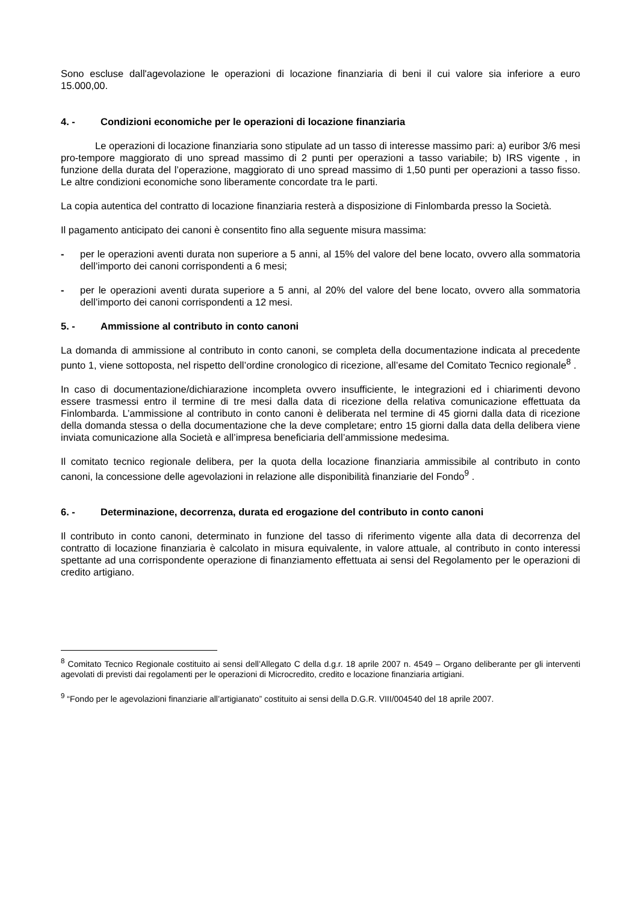Sono escluse dall'agevolazione le operazioni di locazione finanziaria di beni il cui valore sia inferiore a euro 15.000,00.
4. - Condizioni economiche per le operazioni di locazione finanziaria
Le operazioni di locazione finanziaria sono stipulate ad un tasso di interesse massimo pari: a) euribor 3/6 mesi pro-tempore maggiorato di uno spread massimo di 2 punti per operazioni a tasso variabile; b) IRS vigente , in funzione della durata del l’operazione, maggiorato di uno spread massimo di 1,50 punti per operazioni a tasso fisso. Le altre condizioni economiche sono liberamente concordate tra le parti.
La copia autentica del contratto di locazione finanziaria resterà a disposizione di Finlombarda presso la Società.
Il pagamento anticipato dei canoni è consentito fino alla seguente misura massima:
- per le operazioni aventi durata non superiore a 5 anni, al 15% del valore del bene locato, ovvero alla sommatoria dell’importo dei canoni corrispondenti a 6 mesi;
- per le operazioni aventi durata superiore a 5 anni, al 20% del valore del bene locato, ovvero alla sommatoria dell’importo dei canoni corrispondenti a 12 mesi.
5. - Ammissione al contributo in conto canoni
La domanda di ammissione al contributo in conto canoni, se completa della documentazione indicata al precedente punto 1, viene sottoposta, nel rispetto dell’ordine cronologico di ricezione, all’esame del Comitato Tecnico regionale<sup>8</sup> .
In caso di documentazione/dichiarazione incompleta ovvero insufficiente, le integrazioni ed i chiarimenti devono essere trasmessi entro il termine di tre mesi dalla data di ricezione della relativa comunicazione effettuata da Finlombarda. L’ammissione al contributo in conto canoni è deliberata nel termine di 45 giorni dalla data di ricezione della domanda stessa o della documentazione che la deve completare; entro 15 giorni dalla data della delibera viene inviata comunicazione alla Società e all’impresa beneficiaria dell’ammissione medesima.
Il comitato tecnico regionale delibera, per la quota della locazione finanziaria ammissibile al contributo in conto canoni, la concessione delle agevolazioni in relazione alle disponibilità finanziarie del Fondo<sup>9</sup> .
6. - Determinazione, decorrenza, durata ed erogazione del contributo in conto canoni
Il contributo in conto canoni, determinato in funzione del tasso di riferimento vigente alla data di decorrenza del contratto di locazione finanziaria è calcolato in misura equivalente, in valore attuale, al contributo in conto interessi spettante ad una corrispondente operazione di finanziamento effettuata ai sensi del Regolamento per le operazioni di credito artigiano.
<sup>8</sup> Comitato Tecnico Regionale costituito ai sensi dell’Allegato C della d.g.r. 18 aprile 2007 n. 4549 – Organo deliberante per gli interventi agevolati di previsti dai regolamenti per le operazioni di Microcredito, credito e locazione finanziaria artigiani.
<sup>9</sup> “Fondo per le agevolazioni finanziarie all’artigianato” costituito ai sensi della D.G.R. VIII/004540 del 18 aprile 2007.